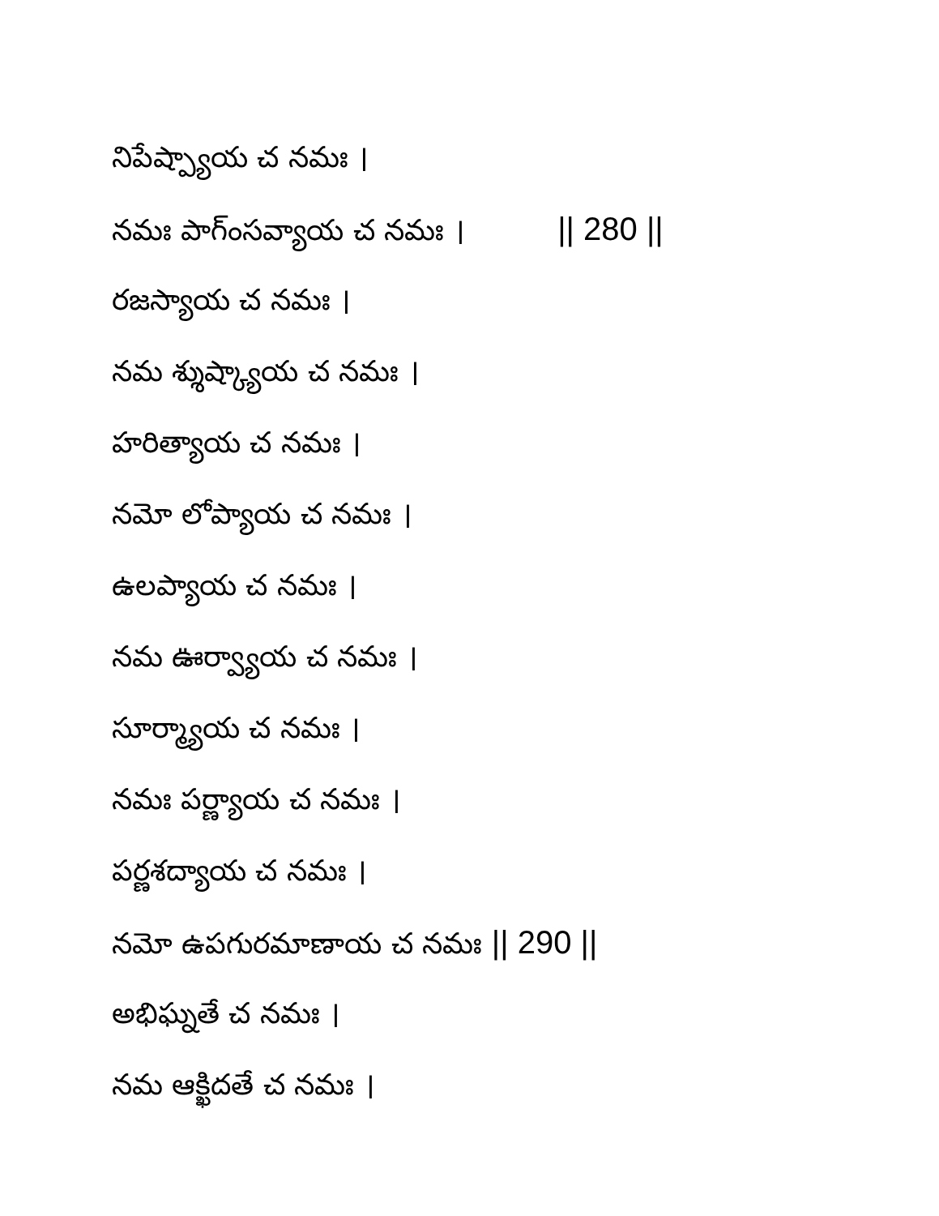నిపేష్ప్యాయ చ నమః ।
నమః పాగ్ంసవ్యాయ చ నమః । || 280 ||
రజస్యాయ చ నమః ।
నమ శ్శుష్క్యాయ చ నమః ।
హరిత్యాయ చ నమః ।
నమో లోప్యాయ చ నమః ।
ఉలప్యాయ చ నమః ।
నమ ఊర్వ్యాయ చ నమః ।
సూర్మ్యాయ చ నమః ।
నమః పర్ణ్యాయ చ నమః ।
పర్ణశద్యాయ చ నమః ।
నమో ఉపగురమాణాయ చ నమః || 290 ||
అభిఘ్నతే చ నమః ।
నమ ఆక్ఖిదతే చ నమః ।